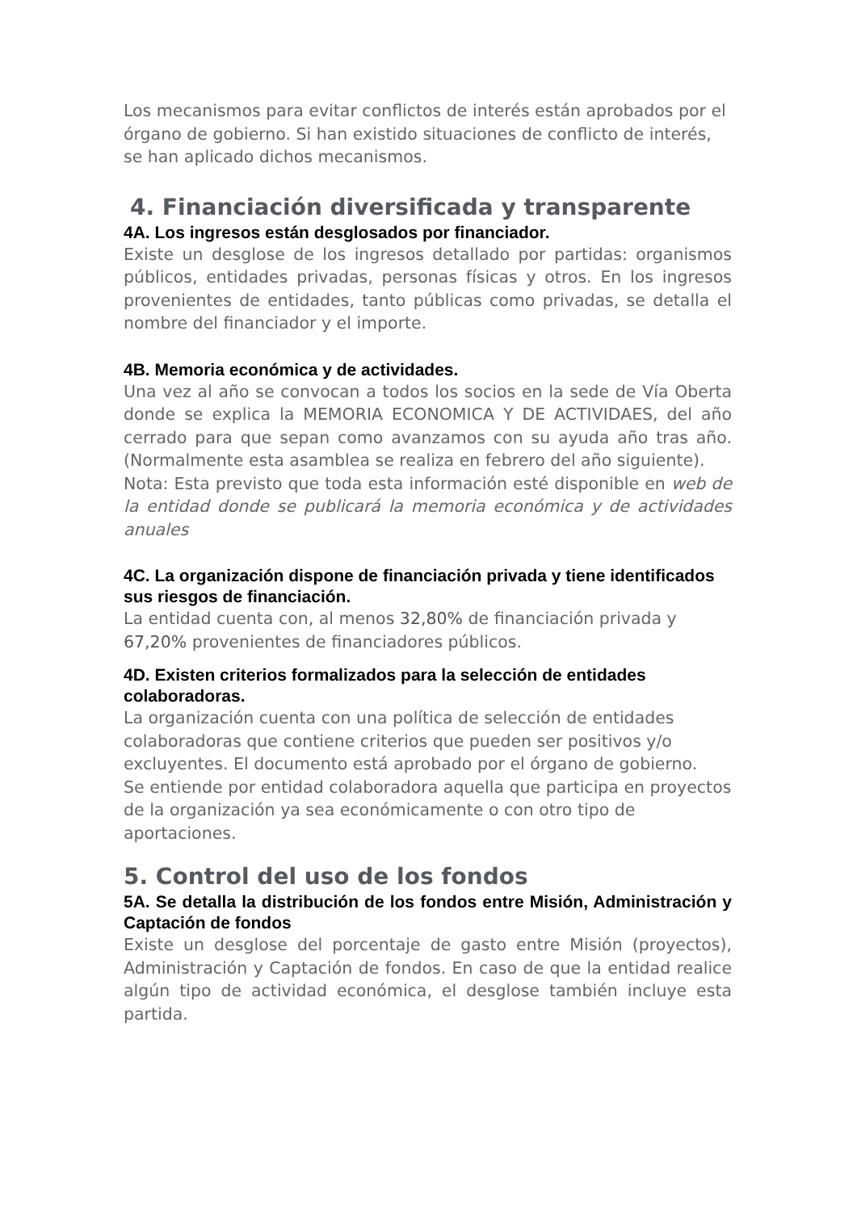Los mecanismos para evitar conflictos de interés están aprobados por el órgano de gobierno. Si han existido situaciones de conflicto de interés, se han aplicado dichos mecanismos.
4. Financiación diversificada y transparente
4A. Los ingresos están desglosados por financiador.
Existe un desglose de los ingresos detallado por partidas: organismos públicos, entidades privadas, personas físicas y otros. En los ingresos provenientes de entidades, tanto públicas como privadas, se detalla el nombre del financiador y el importe.
4B. Memoria económica y de actividades.
Una vez al año se convocan a todos los socios en la sede de Vía Oberta donde se explica la MEMORIA ECONOMICA Y DE ACTIVIDAES, del año cerrado para que sepan como avanzamos con su ayuda año tras año. (Normalmente esta asamblea se realiza en febrero del año siguiente).
Nota: Esta previsto que toda esta información esté disponible en web de la entidad donde se publicará la memoria económica y de actividades anuales
4C. La organización dispone de financiación privada y tiene identificados sus riesgos de financiación.
La entidad cuenta con, al menos 32,80% de financiación privada y 67,20% provenientes de financiadores públicos.
4D. Existen criterios formalizados para la selección de entidades colaboradoras.
La organización cuenta con una política de selección de entidades colaboradoras que contiene criterios que pueden ser positivos y/o excluyentes. El documento está aprobado por el órgano de gobierno.
Se entiende por entidad colaboradora aquella que participa en proyectos de la organización ya sea económicamente o con otro tipo de aportaciones.
5. Control del uso de los fondos
5A. Se detalla la distribución de los fondos entre Misión, Administración y Captación de fondos
Existe un desglose del porcentaje de gasto entre Misión (proyectos), Administración y Captación de fondos. En caso de que la entidad realice algún tipo de actividad económica, el desglose también incluye esta partida.